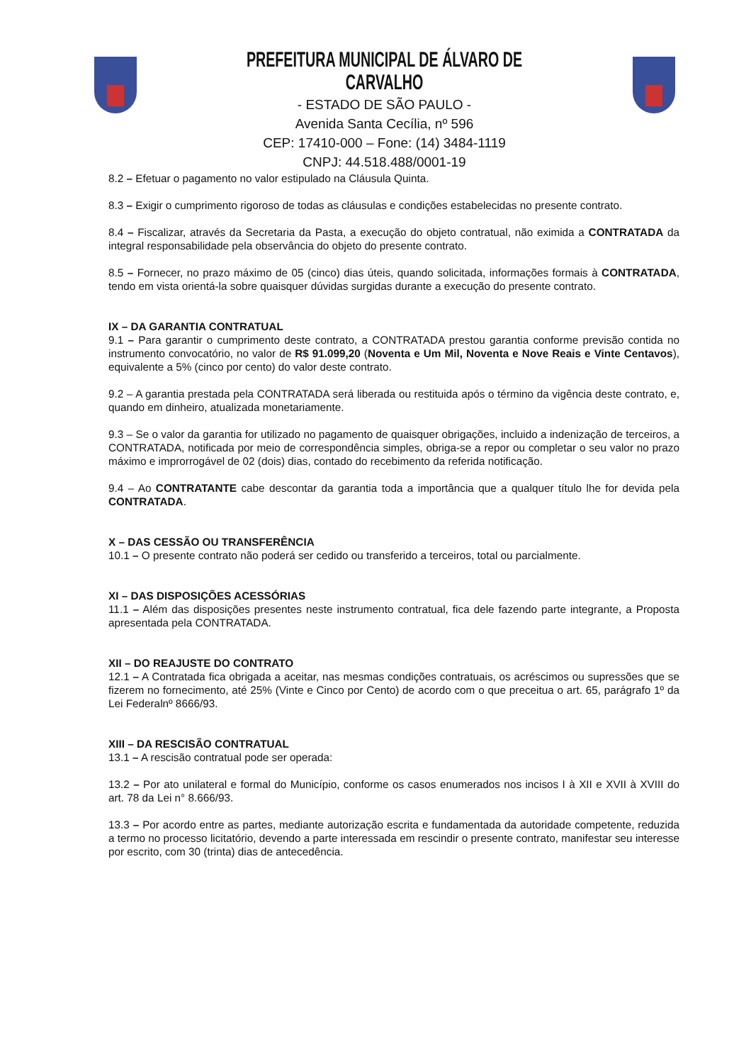PREFEITURA MUNICIPAL DE ÁLVARO DE CARVALHO
- ESTADO DE SÃO PAULO -
Avenida Santa Cecília, nº 596
CEP: 17410-000 – Fone: (14) 3484-1119
CNPJ: 44.518.488/0001-19
8.2 – Efetuar o pagamento no valor estipulado na Cláusula Quinta.
8.3 – Exigir o cumprimento rigoroso de todas as cláusulas e condições estabelecidas no presente contrato.
8.4 – Fiscalizar, através da Secretaria da Pasta, a execução do objeto contratual, não eximida a CONTRATADA da integral responsabilidade pela observância do objeto do presente contrato.
8.5 – Fornecer, no prazo máximo de 05 (cinco) dias úteis, quando solicitada, informações formais à CONTRATADA, tendo em vista orientá-la sobre quaisquer dúvidas surgidas durante a execução do presente contrato.
IX – DA GARANTIA CONTRATUAL
9.1 – Para garantir o cumprimento deste contrato, a CONTRATADA prestou garantia conforme previsão contida no instrumento convocatório, no valor de R$ 91.099,20 (Noventa e Um Mil, Noventa e Nove Reais e Vinte Centavos), equivalente a 5% (cinco por cento) do valor deste contrato.
9.2 – A garantia prestada pela CONTRATADA será liberada ou restituida após o término da vigência deste contrato, e, quando em dinheiro, atualizada monetariamente.
9.3 – Se o valor da garantia for utilizado no pagamento de quaisquer obrigações, incluido a indenização de terceiros, a CONTRATADA, notificada por meio de correspondência simples, obriga-se a repor ou completar o seu valor no prazo máximo e improrrogável de 02 (dois) dias, contado do recebimento da referida notificação.
9.4 – Ao CONTRATANTE cabe descontar da garantia toda a importância que a qualquer título lhe for devida pela CONTRATADA.
X – DAS CESSÃO OU TRANSFERÊNCIA
10.1 – O presente contrato não poderá ser cedido ou transferido a terceiros, total ou parcialmente.
XI – DAS DISPOSIÇÕES ACESSÓRIAS
11.1 – Além das disposições presentes neste instrumento contratual, fica dele fazendo parte integrante, a Proposta apresentada pela CONTRATADA.
XII – DO REAJUSTE DO CONTRATO
12.1 – A Contratada fica obrigada a aceitar, nas mesmas condições contratuais, os acréscimos ou supressões que se fizerem no fornecimento, até 25% (Vinte e Cinco por Cento) de acordo com o que preceitua o art. 65, parágrafo 1º da Lei Federalnº 8666/93.
XIII – DA RESCISÃO CONTRATUAL
13.1 – A rescisão contratual pode ser operada:
13.2 – Por ato unilateral e formal do Município, conforme os casos enumerados nos incisos I à XII e XVII à XVIII do art. 78 da Lei n° 8.666/93.
13.3 – Por acordo entre as partes, mediante autorização escrita e fundamentada da autoridade competente, reduzida a termo no processo licitatório, devendo a parte interessada em rescindir o presente contrato, manifestar seu interesse por escrito, com 30 (trinta) dias de antecedência.